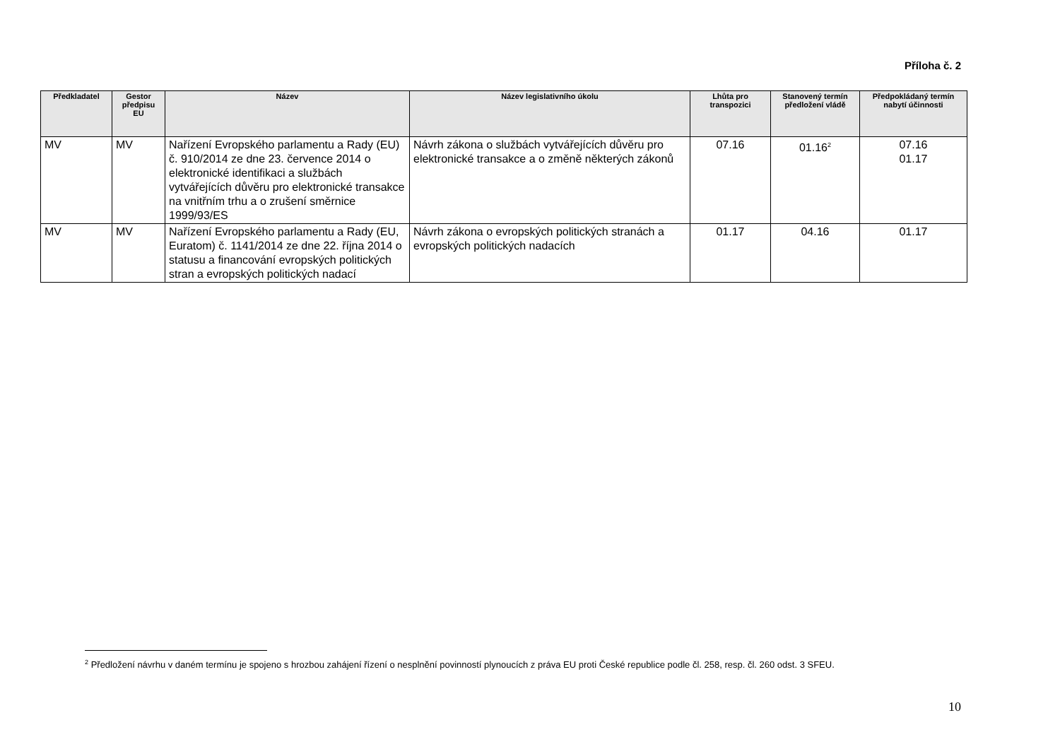Příloha č. 2
| Předkladatel | Gestor předpisu EU | Název | Název legislativního úkolu | Lhůta pro transpozici | Stanovený termín předložení vládě | Předpokládaný termín nabytí účinnosti |
| --- | --- | --- | --- | --- | --- | --- |
| MV | MV | Nařízení Evropského parlamentu a Rady (EU) č. 910/2014 ze dne 23. července 2014 o elektronické identifikaci a službách vytvářejících důvěru pro elektronické transakce na vnitřním trhu a o zrušení směrnice 1999/93/ES | Návrh zákona o službách vytvářejících důvěru pro elektronické transakce a o změně některých zákonů | 07.16 | 01.16<sup>2</sup> | 07.16 01.17 |
| MV | MV | Nařízení Evropského parlamentu a Rady (EU, Euratom) č. 1141/2014 ze dne 22. října 2014 o statusu a financování evropských politických stran a evropských politických nadací | Návrh zákona o evropských politických stranách a evropských politických nadacích | 01.17 | 04.16 | 01.17 |
<sup>2</sup> Předložení návrhu v daném termínu je spojeno s hrozbou zahájení řízení o nesplnění povinností plynoucích z práva EU proti České republice podle čl. 258, resp. čl. 260 odst. 3 SFEU.
10